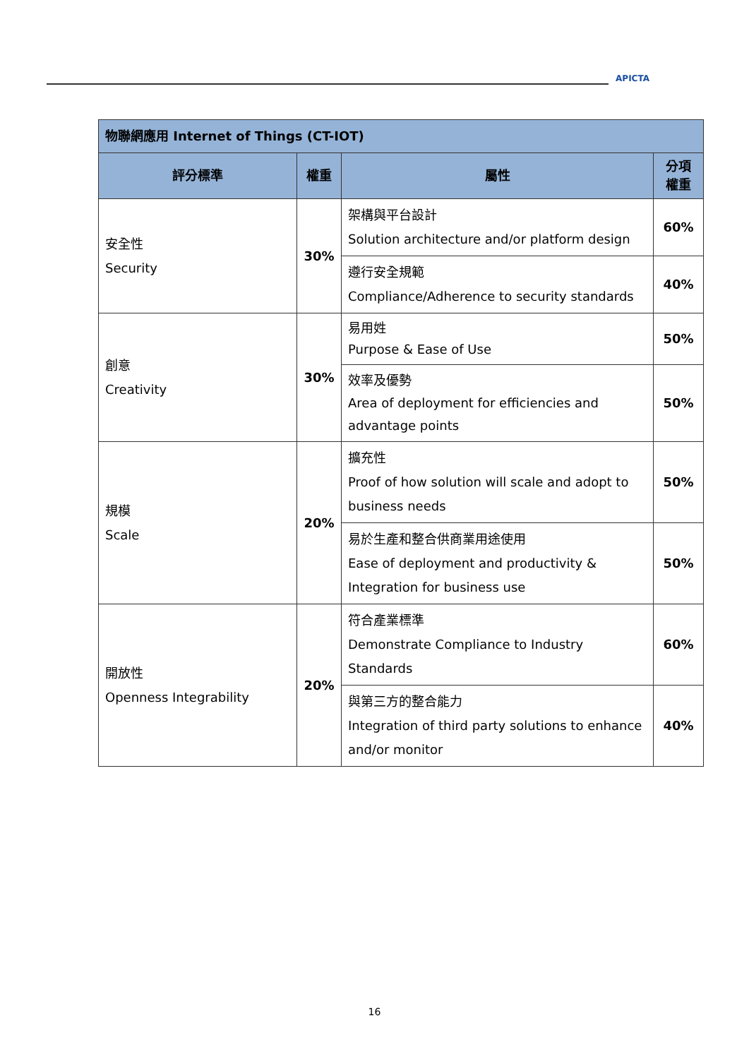APICTA
| 物聯網應用 Internet of Things (CT-IOT) | | | |
| --- | --- | --- | --- |
| 評分標準 | 權重 | 屬性 | 分項 權重 |
| 安全性 Security | 30% | 架構與平台設計 Solution architecture and/or platform design | 60% |
| | | 遵行安全規範 Compliance/Adherence to security standards | 40% |
| 創意 Creativity | 30% | 易用姓 Purpose & Ease of Use | 50% |
| | | 效率及優勢 Area of deployment for efficiencies and advantage points | 50% |
| 規模 Scale | 20% | 擴充性 Proof of how solution will scale and adopt to business needs | 50% |
| | | 易於生產和整合供商業用途使用 Ease of deployment and productivity & Integration for business use | 50% |
| 開放性 Openness Integrability | 20% | 符合產業標準 Demonstrate Compliance to Industry Standards | 60% |
| | | 與第三方的整合能力 Integration of third party solutions to enhance and/or monitor | 40% |
16